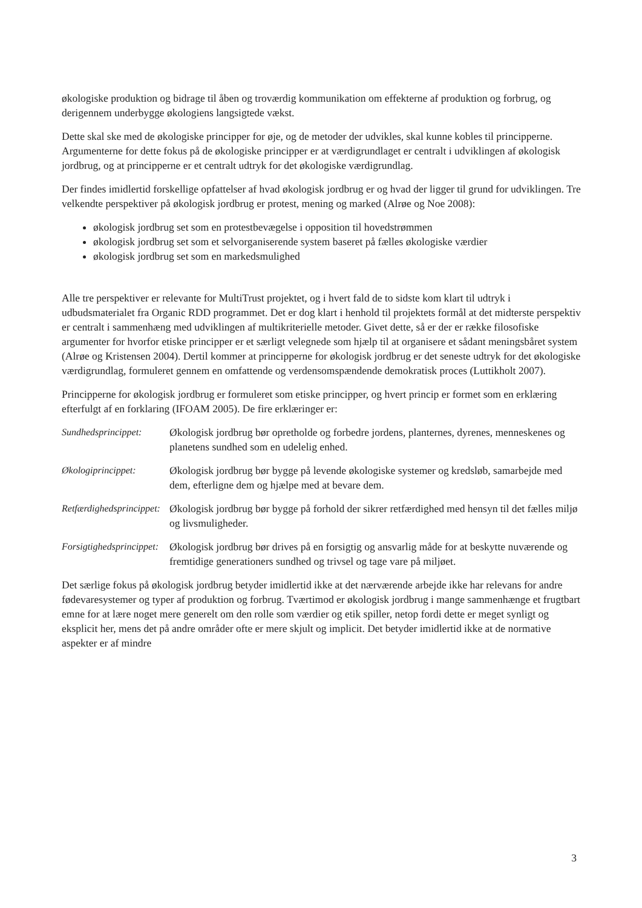økologiske produktion og bidrage til åben og troværdig kommunikation om effekterne af produktion og forbrug, og derigennem underbygge økologiens langsigtede vækst.
Dette skal ske med de økologiske principper for øje, og de metoder der udvikles, skal kunne kobles til principperne. Argumenterne for dette fokus på de økologiske principper er at værdigrundlaget er centralt i udviklingen af økologisk jordbrug, og at principperne er et centralt udtryk for det økologiske værdigrundlag.
Der findes imidlertid forskellige opfattelser af hvad økologisk jordbrug er og hvad der ligger til grund for udviklingen. Tre velkendte perspektiver på økologisk jordbrug er protest, mening og marked (Alrøe og Noe 2008):
økologisk jordbrug set som en protestbevægelse i opposition til hovedstrømmen
økologisk jordbrug set som et selvorganiserende system baseret på fælles økologiske værdier
økologisk jordbrug set som en markedsmulighed
Alle tre perspektiver er relevante for MultiTrust projektet, og i hvert fald de to sidste kom klart til udtryk i udbudsmaterialet fra Organic RDD programmet. Det er dog klart i henhold til projektets formål at det midterste perspektiv er centralt i sammenhæng med udviklingen af multikriterielle metoder. Givet dette, så er der er række filosofiske argumenter for hvorfor etiske principper er et særligt velegnede som hjælp til at organisere et sådant meningsbåret system (Alrøe og Kristensen 2004). Dertil kommer at principperne for økologisk jordbrug er det seneste udtryk for det økologiske værdigrundlag, formuleret gennem en omfattende og verdensomspændende demokratisk proces (Luttikholt 2007).
Principperne for økologisk jordbrug er formuleret som etiske principper, og hvert princip er formet som en erklæring efterfulgt af en forklaring (IFOAM 2005). De fire erklæringer er:
Sundhedsprincippet:
Økologisk jordbrug bør opretholde og forbedre jordens, planternes, dyrenes, menneskenes og planetens sundhed som en udelelig enhed.
Økologiprincippet: Økologisk jordbrug bør bygge på levende økologiske systemer og kredsløb, samarbejde med dem, efterligne dem og hjælpe med at bevare dem.
Retfærdighedsprincippet:
Økologisk jordbrug bør bygge på forhold der sikrer retfærdighed med hensyn til det fælles miljø og livsmuligheder.
Forsigtighedsprincippet:
Økologisk jordbrug bør drives på en forsigtig og ansvarlig måde for at beskytte nuværende og fremtidige generationers sundhed og trivsel og tage vare på miljøet.
Det særlige fokus på økologisk jordbrug betyder imidlertid ikke at det nærværende arbejde ikke har relevans for andre fødevaresystemer og typer af produktion og forbrug. Tværtimod er økologisk jordbrug i mange sammenhænge et frugtbart emne for at lære noget mere generelt om den rolle som værdier og etik spiller, netop fordi dette er meget synligt og eksplicit her, mens det på andre områder ofte er mere skjult og implicit. Det betyder imidlertid ikke at de normative aspekter er af mindre
3